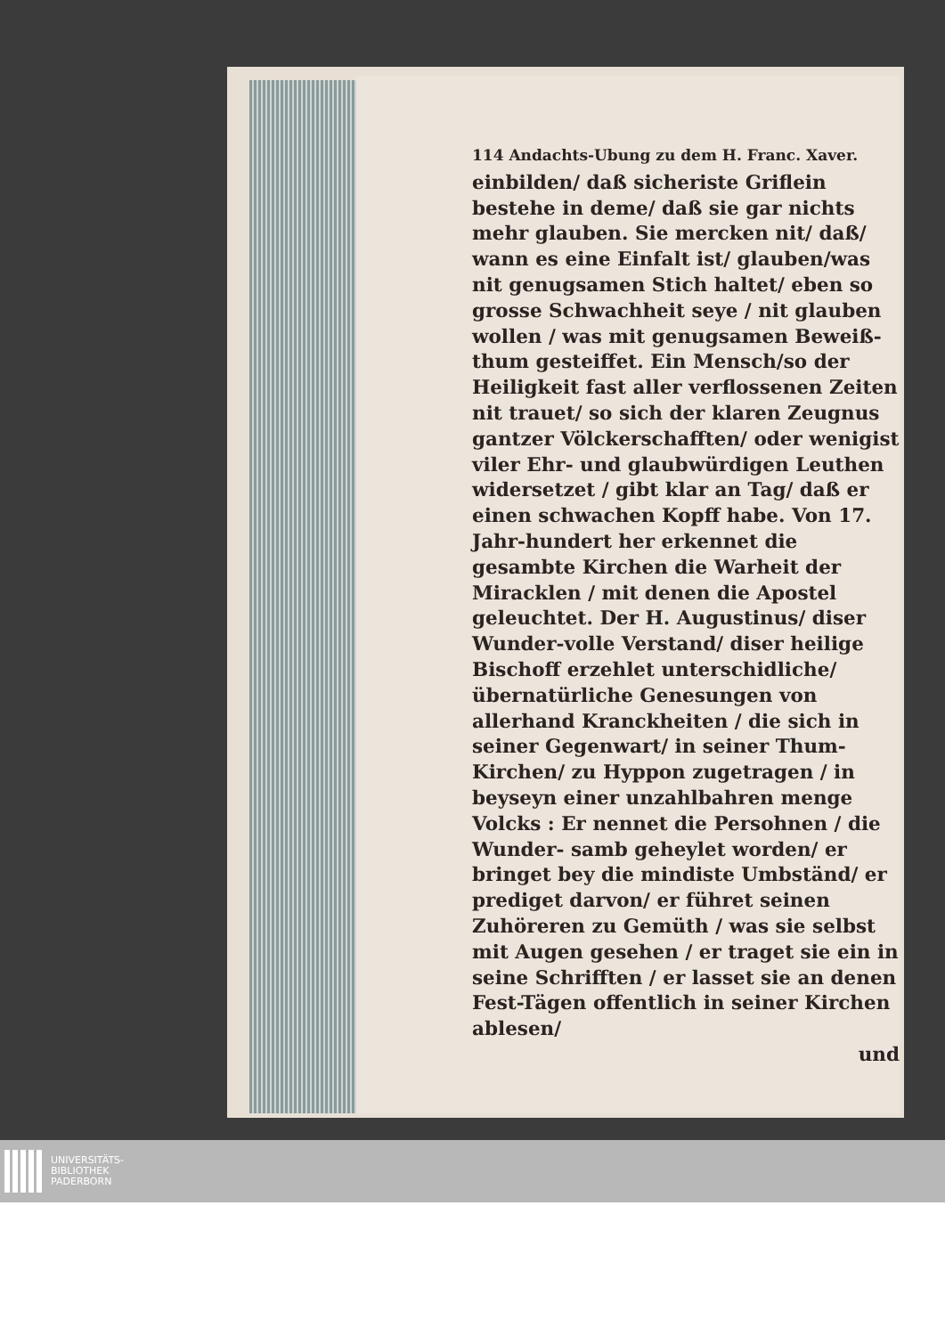114 Andachts-Ubung zu dem H. Franc. Xaver.
einbilden/ daß sicheriste Griflein bestehe in deme/ daß sie gar nichts mehr glauben. Sie mercken nit/ daß/ wann es eine Einfalt ist/ glauben/was nit genugsamen Stich haltet/ eben so grosse Schwachheit seye / nit glauben wollen / was mit genugsamen Beweiß-thum gesteiffet. Ein Mensch/so der Heiligkeit fast aller verflossenen Zeiten nit trauet/ so sich der klaren Zeugnus gantzer Völckerschafften/ oder wenigist viler Ehr- und glaubwürdigen Leuthen widersetzet / gibt klar an Tag/ daß er einen schwachen Kopff habe. Von 17. Jahr-hundert her erkennet die gesambte Kirchen die Warheit der Miracklen / mit denen die Apostel geleuchtet. Der H. Augustinus/ diser Wunder-volle Verstand/ diser heilige Bischoff erzehlet unterschidliche/ übernatürliche Genesungen von allerhand Kranckheiten / die sich in seiner Gegenwart/ in seiner Thum- Kirchen/ zu Hyppon zugetragen / in beyseyn einer unzahlbahren menge Volcks : Er nennet die Persohnen / die Wunder- samb geheylet worden/ er bringet bey die mindiste Umbständ/ er prediget darvon/ er führet seinen Zuhöreren zu Gemüth / was sie selbst mit Augen gesehen / er traget sie ein in seine Schrifften / er lasset sie an denen Fest-Tägen offentlich in seiner Kirchen ablesen/
und
UNIVERSITÄTS-
BIBLIOTHEK
PADERBORN